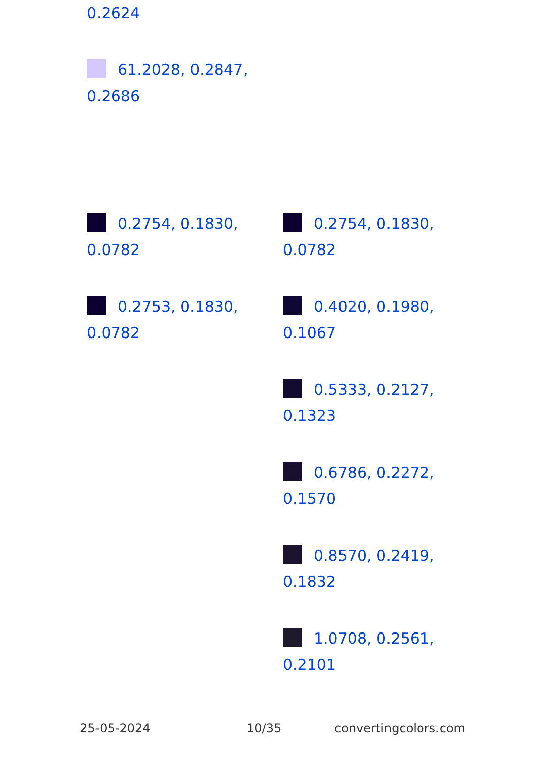0.2624
61.2028, 0.2847, 0.2686
0.2754, 0.1830, 0.0782
0.2754, 0.1830, 0.0782
0.2753, 0.1830, 0.0782
0.4020, 0.1980, 0.1067
0.5333, 0.2127, 0.1323
0.6786, 0.2272, 0.1570
0.8570, 0.2419, 0.1832
1.0708, 0.2561, 0.2101
25-05-2024 10/35 convertingcolors.com